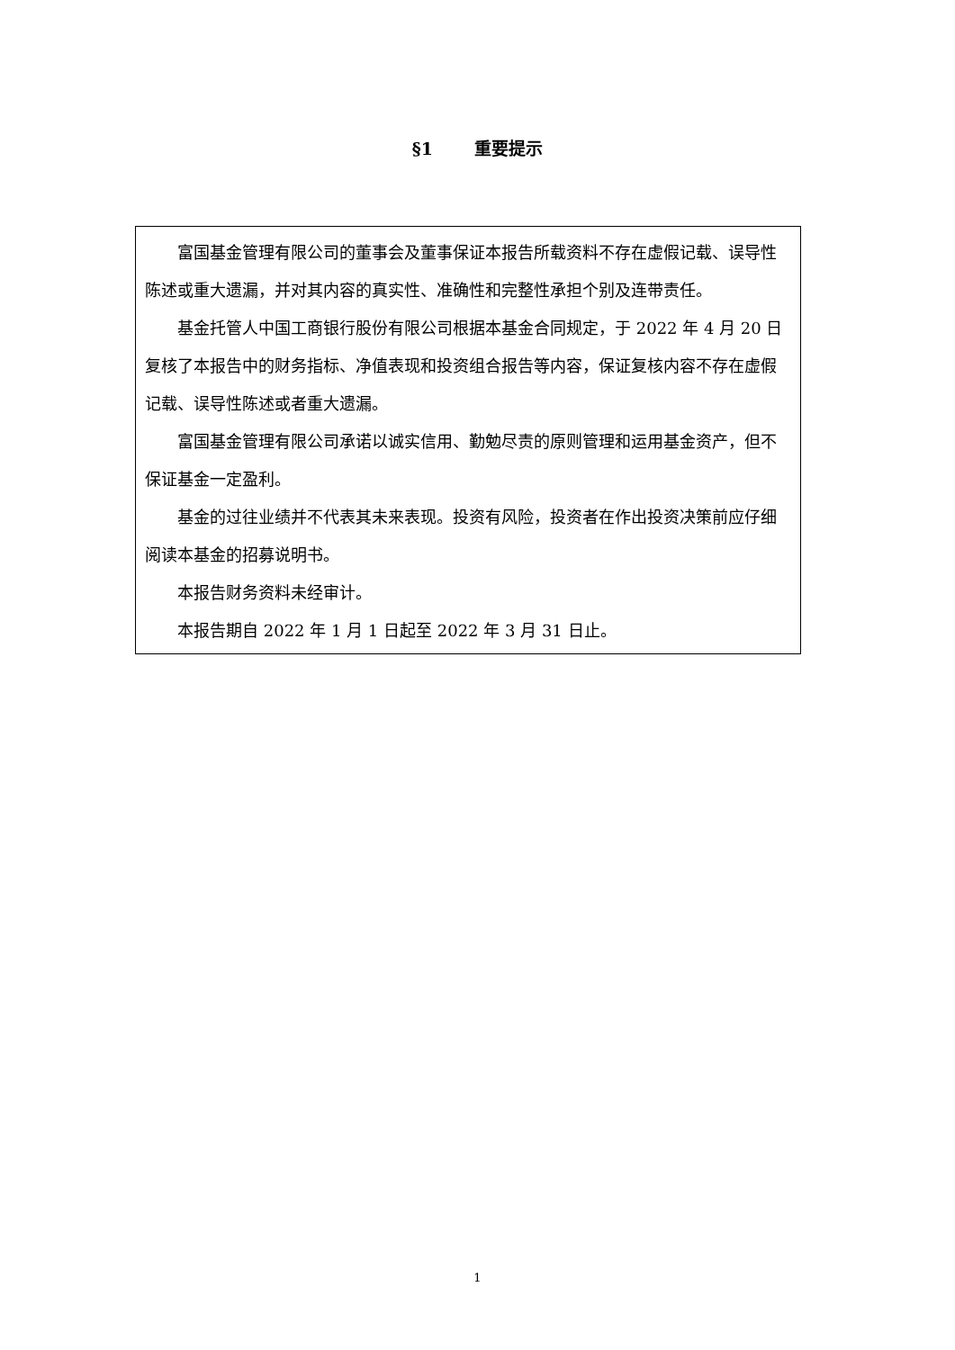§1 重要提示
富国基金管理有限公司的董事会及董事保证本报告所载资料不存在虚假记载、误导性陈述或重大遗漏，并对其内容的真实性、准确性和完整性承担个别及连带责任。
基金托管人中国工商银行股份有限公司根据本基金合同规定，于 2022 年 4 月 20 日复核了本报告中的财务指标、净值表现和投资组合报告等内容，保证复核内容不存在虚假记载、误导性陈述或者重大遗漏。
富国基金管理有限公司承诺以诚实信用、勤勉尽责的原则管理和运用基金资产，但不保证基金一定盈利。
基金的过往业绩并不代表其未来表现。投资有风险，投资者在作出投资决策前应仔细阅读本基金的招募说明书。
本报告财务资料未经审计。
本报告期自 2022 年 1 月 1 日起至 2022 年 3 月 31 日止。
1